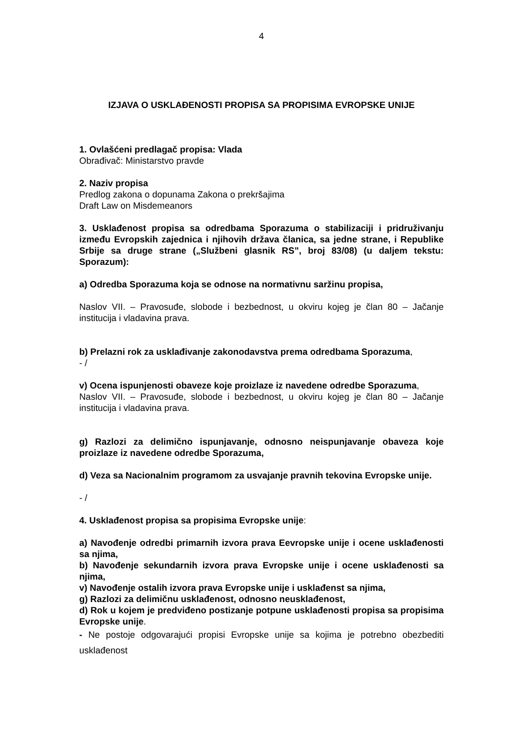4
IZJAVA O USKLAĐENOSTI PROPISA SA PROPISIMA EVROPSKE UNIJE
1. Ovlašćeni predlagač propisa: Vlada
Obrađivač: Ministarstvo pravde
2. Naziv propisa
Predlog zakona o dopunama Zakona o prekršajima
Draft Law on Misdemeanors
3. Usklađenost propisa sa odredbama Sporazuma o stabilizaciji i pridruživanju između Evropskih zajednica i njihovih država članica, sa jedne strane, i Republike Srbije sa druge strane („Službeni glasnik RS”, broj 83/08) (u daljem tekstu: Sporazum):
a) Odredba Sporazuma koja se odnose na normativnu saržinu propisa,
Naslov VII. – Pravosuđe, slobode i bezbednost, u okviru kojeg je član 80 – Jačanje institucija i vladavina prava.
b) Prelazni rok za usklađivanje zakonodavstva prema odredbama Sporazuma,
- /
v) Ocena ispunjenosti obaveze koje proizlaze iz navedene odredbe Sporazuma,
Naslov VII. – Pravosuđe, slobode i bezbednost, u okviru kojeg je član 80 – Jačanje institucija i vladavina prava.
g) Razlozi za delimično ispunjavanje, odnosno neispunjavanje obaveza koje proizlaze iz navedene odredbe Sporazuma,
d) Veza sa Nacionalnim programom za usvajanje pravnih tekovina Evropske unije.
- /
4. Usklađenost propisa sa propisima Evropske unije:
a) Navođenje odredbi primarnih izvora prava Eevropske unije i ocene usklađenosti sa njima,
b) Navođenje sekundarnih izvora prava Evropske unije i ocene usklađenosti sa njima,
v) Navođenje ostalih izvora prava Evropske unije i usklađenst sa njima,
g) Razlozi za delimičnu usklađenost, odnosno neusklađenost,
d) Rok u kojem je predviđeno postizanje potpune usklađenosti propisa sa propisima Evropske unije.
- Ne postoje odgovarajući propisi Evropske unije sa kojima je potrebno obezbediti usklađenost